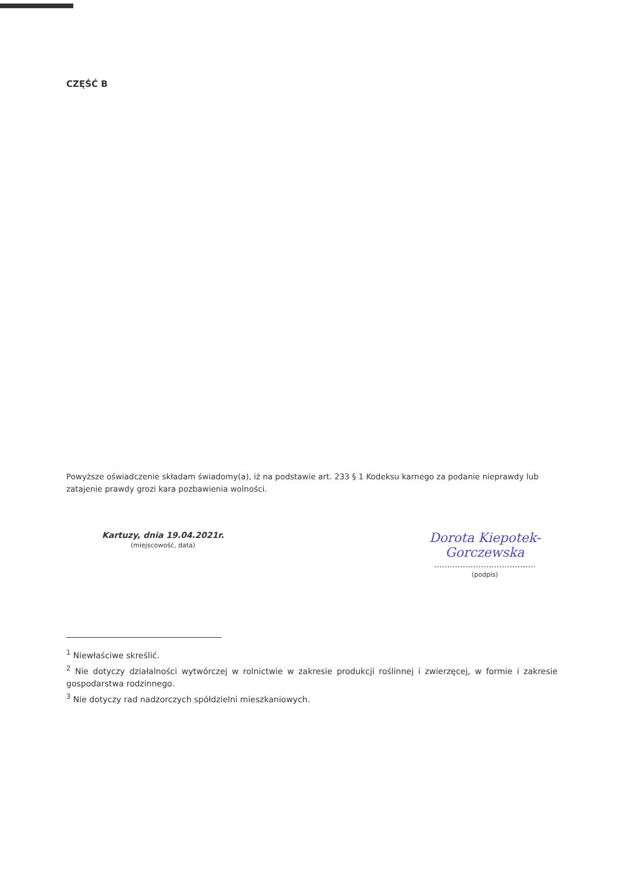CZĘŚĆ B
Powyższe oświadczenie składam świadomy(a), iż na podstawie art. 233 § 1 Kodeksu karnego za podanie nieprawdy lub zatajenie prawdy grozi kara pozbawienia wolności.
Kartuzy, dnia 19.04.2021r.
(miejscowość, data)
Dorota Kiepotek-Gorczewska
.......................................
(podpis)
<sup>1</sup> Niewłaściwe skreślić.
<sup>2</sup> Nie dotyczy działalności wytwórczej w rolnictwie w zakresie produkcji roślinnej i zwierzęcej, w formie i zakresie gospodarstwa rodzinnego.
<sup>3</sup> Nie dotyczy rad nadzorczych spółdzielni mieszkaniowych.